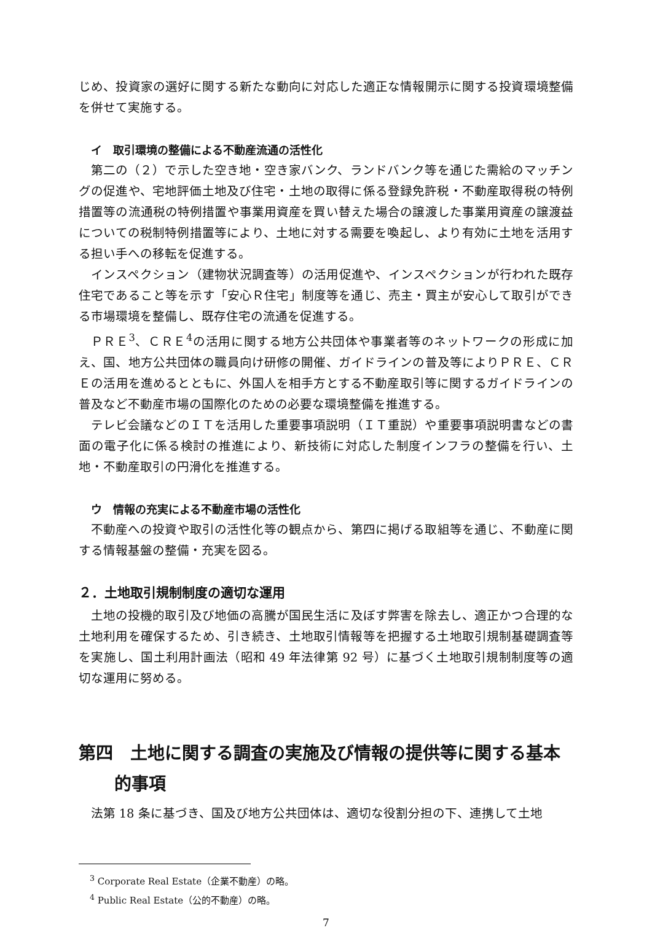じめ、投資家の選好に関する新たな動向に対応した適正な情報開示に関する投資環境整備を併せて実施する。
イ　取引環境の整備による不動産流通の活性化
第二の（２）で示した空き地・空き家バンク、ランドバンク等を通じた需給のマッチングの促進や、宅地評価土地及び住宅・土地の取得に係る登録免許税・不動産取得税の特例措置等の流通税の特例措置や事業用資産を買い替えた場合の譲渡した事業用資産の譲渡益についての税制特例措置等により、土地に対する需要を喚起し、より有効に土地を活用する担い手への移転を促進する。
インスペクション（建物状況調査等）の活用促進や、インスペクションが行われた既存住宅であること等を示す「安心Ｒ住宅」制度等を通じ、売主・買主が安心して取引ができる市場環境を整備し、既存住宅の流通を促進する。
ＰＲＥ<sup>3</sup>、ＣＲＥ<sup>4</sup>の活用に関する地方公共団体や事業者等のネットワークの形成に加え、国、地方公共団体の職員向け研修の開催、ガイドラインの普及等によりＰＲＥ、ＣＲＥの活用を進めるとともに、外国人を相手方とする不動産取引等に関するガイドラインの普及など不動産市場の国際化のための必要な環境整備を推進する。
テレビ会議などのＩＴを活用した重要事項説明（ＩＴ重説）や重要事項説明書などの書面の電子化に係る検討の推進により、新技術に対応した制度インフラの整備を行い、土地・不動産取引の円滑化を推進する。
ウ　情報の充実による不動産市場の活性化
不動産への投資や取引の活性化等の観点から、第四に掲げる取組等を通じ、不動産に関する情報基盤の整備・充実を図る。
２．土地取引規制制度の適切な運用
土地の投機的取引及び地価の高騰が国民生活に及ぼす弊害を除去し、適正かつ合理的な土地利用を確保するため、引き続き、土地取引情報等を把握する土地取引規制基礎調査等を実施し、国土利用計画法（昭和 49 年法律第 92 号）に基づく土地取引規制制度等の適切な運用に努める。
第四　土地に関する調査の実施及び情報の提供等に関する基本的事項
法第 18 条に基づき、国及び地方公共団体は、適切な役割分担の下、連携して土地
<sup>3</sup> Corporate Real Estate（企業不動産）の略。
<sup>4</sup> Public Real Estate（公的不動産）の略。
7